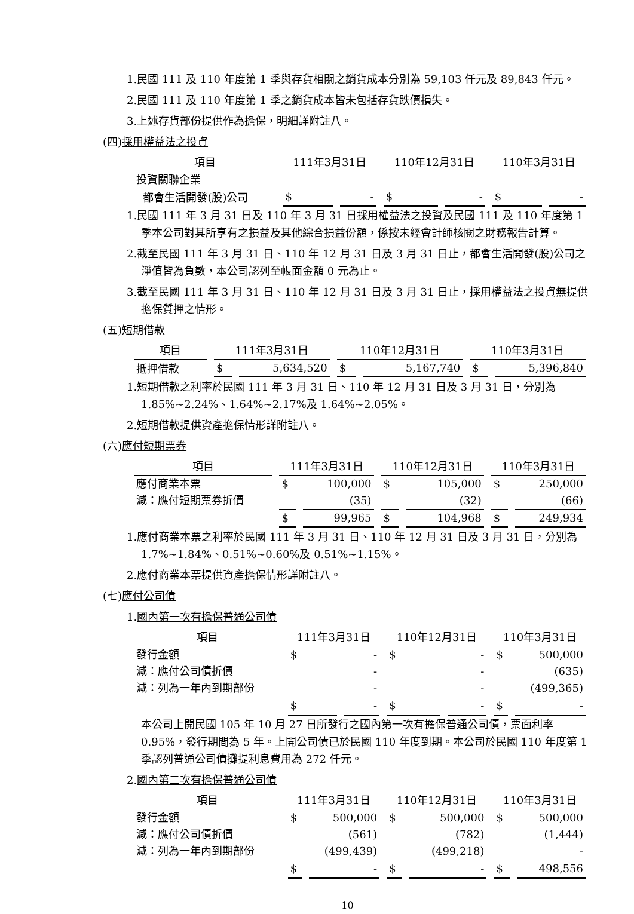1.民國 111 及 110 年度第 1 季與存貨相關之銷貨成本分別為 59,103 仟元及 89,843 仟元。
2.民國 111 及 110 年度第 1 季之銷貨成本皆未包括存貨跌價損失。
3.上述存貨部份提供作為擔保，明細詳附註八。
(四)採用權益法之投資
| 項目 | 111年3月31日 | | 110年12月31日 | | 110年3月31日 | |
| --- | --- | --- | --- | --- | --- | --- |
| 投資關聯企業 | | | | | | |
| 都會生活開發(股)公司 | $ | - | $ | - | $ | - |
1.民國 111 年 3 月 31 日及 110 年 3 月 31 日採用權益法之投資及民國 111 及 110 年度第 1 季本公司對其所享有之損益及其他綜合損益份額，係按未經會計師核閱之財務報告計算。
2.截至民國 111 年 3 月 31 日、110 年 12 月 31 日及 3 月 31 日止，都會生活開發(股)公司之淨值皆為負數，本公司認列至帳面金額 0 元為止。
3.截至民國 111 年 3 月 31 日、110 年 12 月 31 日及 3 月 31 日止，採用權益法之投資無提供擔保質押之情形。
(五)短期借款
| 項目 | 111年3月31日 | | 110年12月31日 | | 110年3月31日 | |
| --- | --- | --- | --- | --- | --- | --- |
| 抵押借款 | $ | 5,634,520 | $ | 5,167,740 | $ | 5,396,840 |
1.短期借款之利率於民國 111 年 3 月 31 日、110 年 12 月 31 日及 3 月 31 日，分別為 1.85%~2.24%、1.64%~2.17%及 1.64%~2.05%。
2.短期借款提供資產擔保情形詳附註八。
(六)應付短期票券
| 項目 | 111年3月31日 | | 110年12月31日 | | 110年3月31日 | |
| --- | --- | --- | --- | --- | --- | --- |
| 應付商業本票 | $ | 100,000 | $ | 105,000 | $ | 250,000 |
| 減：應付短期票券折價 | | (35) | | (32) | | (66) |
| | $ | 99,965 | $ | 104,968 | $ | 249,934 |
1.應付商業本票之利率於民國 111 年 3 月 31 日、110 年 12 月 31 日及 3 月 31 日，分別為 1.7%~1.84%、0.51%~0.60%及 0.51%~1.15%。
2.應付商業本票提供資產擔保情形詳附註八。
(七)應付公司債
1.國內第一次有擔保普通公司債
| 項目 | 111年3月31日 | | 110年12月31日 | | 110年3月31日 | |
| --- | --- | --- | --- | --- | --- | --- |
| 發行金額 | $ | - | $ | - | $ | 500,000 |
| 減：應付公司債折價 | | - | | - | | (635) |
| 減：列為一年內到期部份 | | - | | - | | (499,365) |
| | $ | - | $ | - | $ | - |
本公司上開民國 105 年 10 月 27 日所發行之國內第一次有擔保普通公司債，票面利率 0.95%，發行期間為 5 年。上開公司債已於民國 110 年度到期。本公司於民國 110 年度第 1 季認列普通公司債攤提利息費用為 272 仟元。
2.國內第二次有擔保普通公司債
| 項目 | 111年3月31日 | | 110年12月31日 | | 110年3月31日 | |
| --- | --- | --- | --- | --- | --- | --- |
| 發行金額 | $ | 500,000 | $ | 500,000 | $ | 500,000 |
| 減：應付公司債折價 | | (561) | | (782) | | (1,444) |
| 減：列為一年內到期部份 | | (499,439) | | (499,218) | | - |
| | $ | - | $ | - | $ | 498,556 |
10